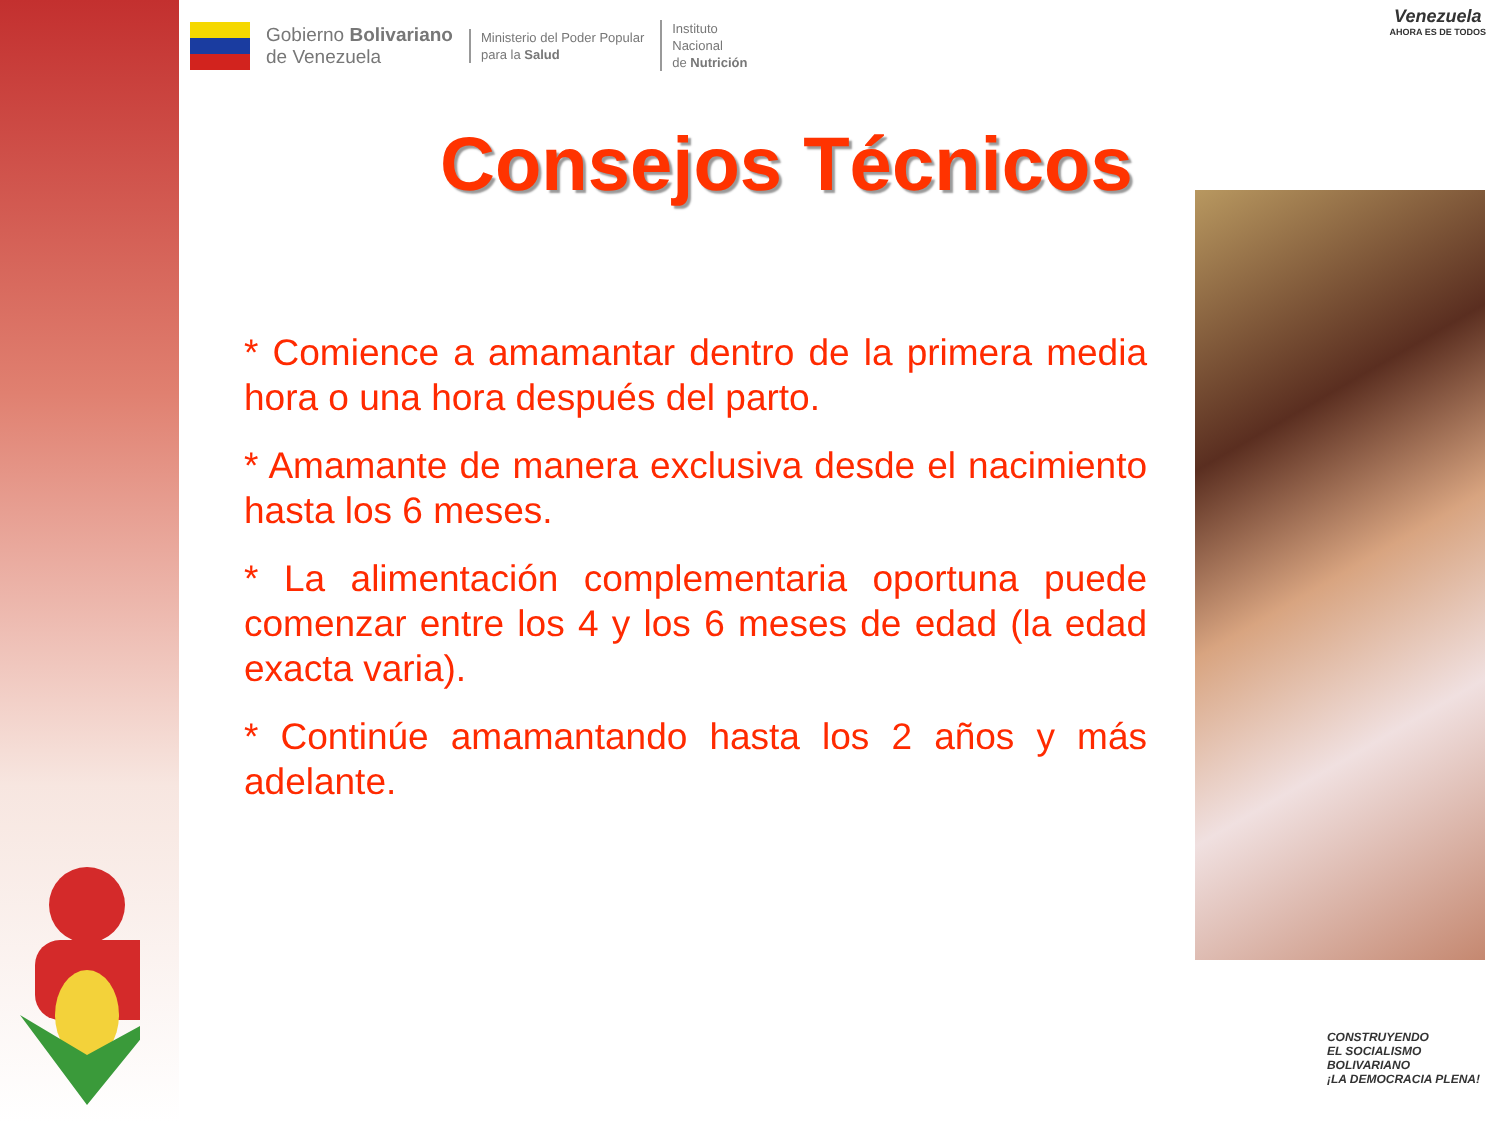Gobierno Bolivariano
de Venezuela
Ministerio del Poder Popular
para la Salud
Instituto
Nacional
de Nutrición
Venezuela
AHORA ES DE TODOS
Consejos Técnicos
* Comience a amamantar dentro de la primera media hora o una hora después del parto.
* Amamante de manera exclusiva desde el nacimiento hasta los 6 meses.
* La alimentación complementaria oportuna puede comenzar entre los 4 y los 6 meses de edad (la edad exacta varia).
* Continúe amamantando hasta los 2 años y más adelante.
CONSTRUYENDO
EL SOCIALISMO
BOLIVARIANO
¡LA DEMOCRACIA PLENA!